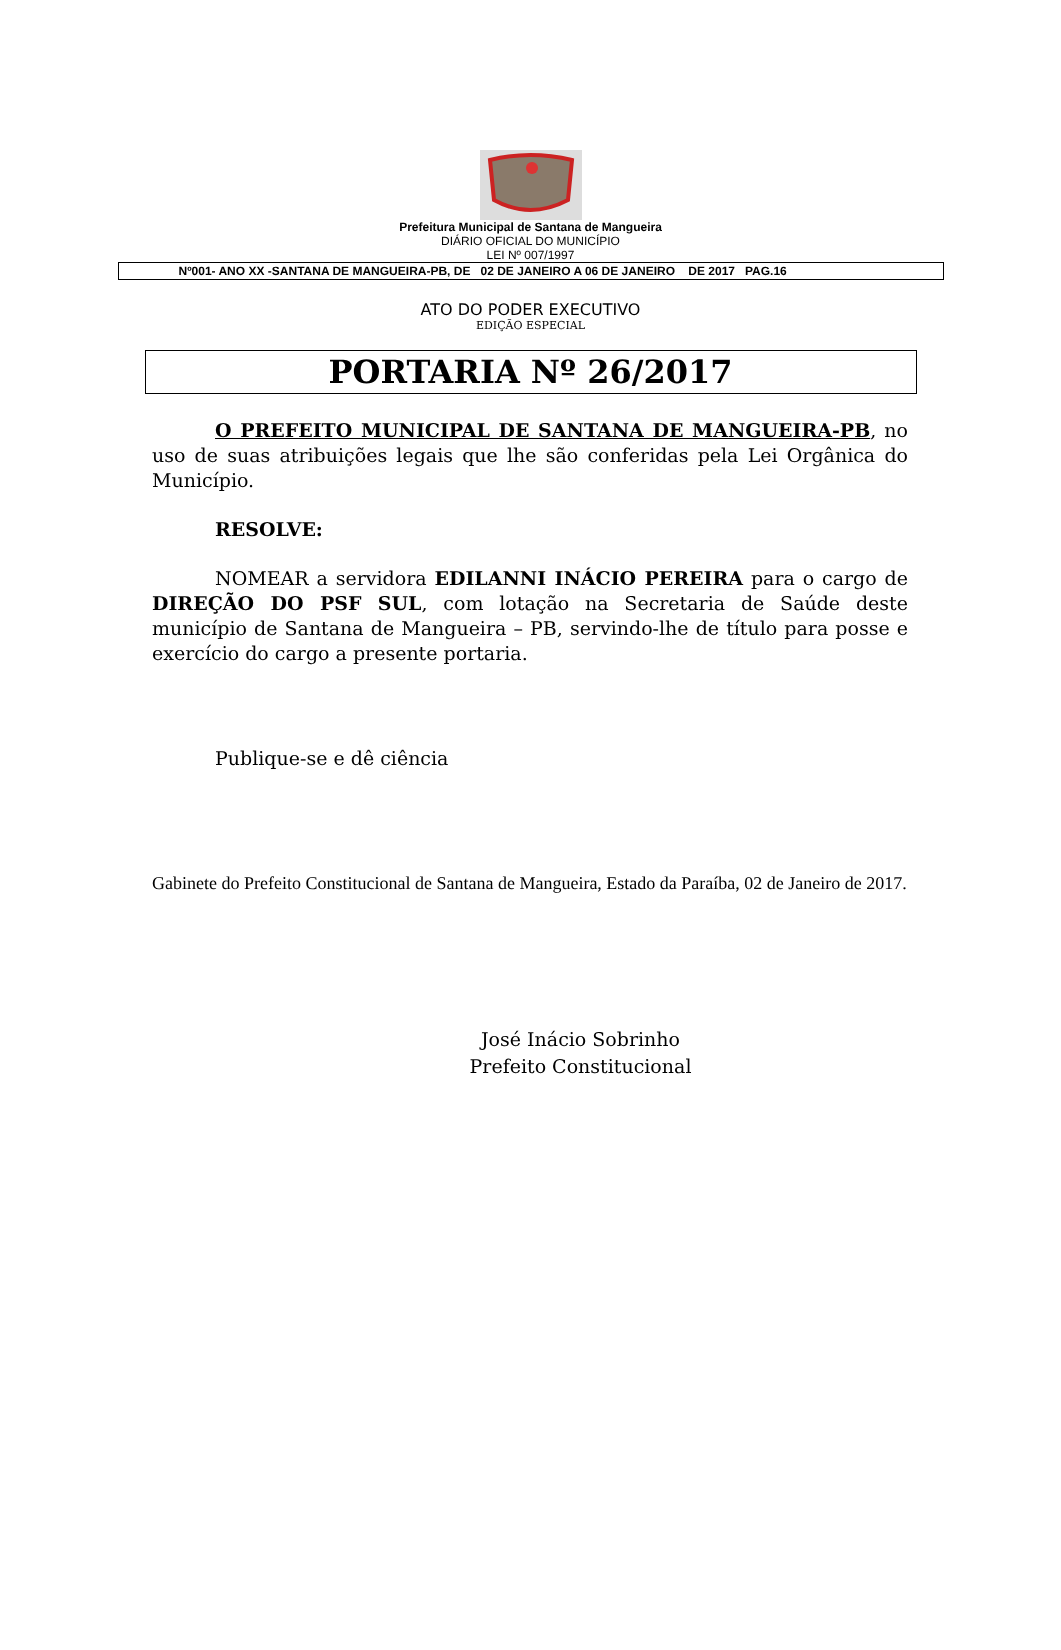Prefeitura Municipal de Santana de Mangueira
DIÁRIO OFICIAL DO MUNICÍPIO
LEI Nº 007/1997
Nº001- ANO XX -SANTANA DE MANGUEIRA-PB, DE 02 DE JANEIRO A 06 DE JANEIRO DE 2017 PAG.16
ATO DO PODER EXECUTIVO
EDIÇÃO ESPECIAL
PORTARIA Nº 26/2017
O PREFEITO MUNICIPAL DE SANTANA DE MANGUEIRA-PB, no uso de suas atribuições legais que lhe são conferidas pela Lei Orgânica do Município.
RESOLVE:
NOMEAR a servidora EDILANNI INÁCIO PEREIRA para o cargo de DIREÇÃO DO PSF SUL, com lotação na Secretaria de Saúde deste município de Santana de Mangueira – PB, servindo-lhe de título para posse e exercício do cargo a presente portaria.
Publique-se e dê ciência
Gabinete do Prefeito Constitucional de Santana de Mangueira, Estado da Paraíba, 02 de Janeiro de 2017.
José Inácio Sobrinho
Prefeito Constitucional